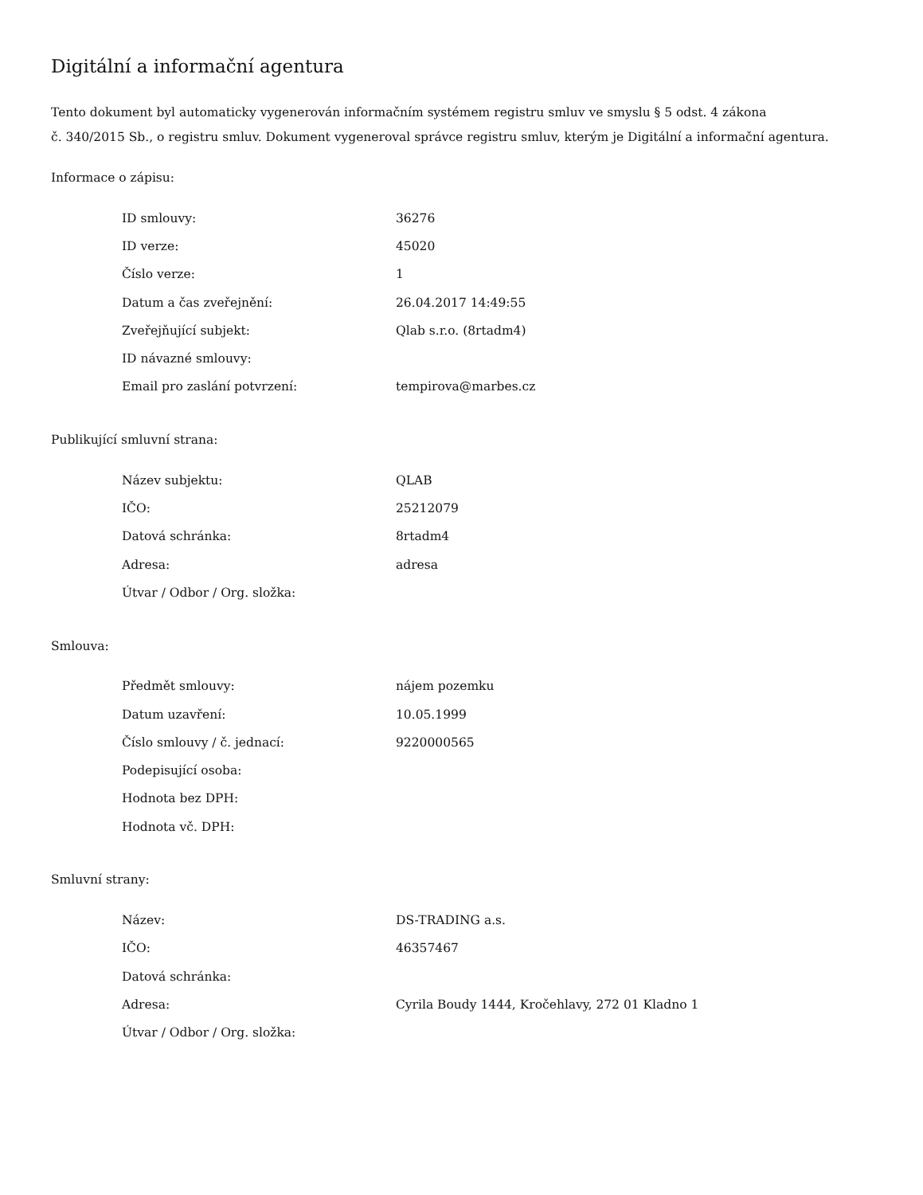Digitální a informační agentura
Tento dokument byl automaticky vygenerován informačním systémem registru smluv ve smyslu § 5 odst. 4 zákona
č. 340/2015 Sb., o registru smluv. Dokument vygeneroval správce registru smluv, kterým je Digitální a informační agentura.
Informace o zápisu:
| ID smlouvy: | 36276 |
| ID verze: | 45020 |
| Číslo verze: | 1 |
| Datum a čas zveřejnění: | 26.04.2017 14:49:55 |
| Zveřejňující subjekt: | Qlab s.r.o. (8rtadm4) |
| ID návazné smlouvy: | |
| Email pro zaslání potvrzení: | tempirova@marbes.cz |
Publikující smluvní strana:
| Název subjektu: | QLAB |
| IČO: | 25212079 |
| Datová schránka: | 8rtadm4 |
| Adresa: | adresa |
| Útvar / Odbor / Org. složka: | |
Smlouva:
| Předmět smlouvy: | nájem pozemku |
| Datum uzavření: | 10.05.1999 |
| Číslo smlouvy / č. jednací: | 9220000565 |
| Podepisující osoba: | |
| Hodnota bez DPH: | |
| Hodnota vč. DPH: | |
Smluvní strany:
| Název: | DS-TRADING a.s. |
| IČO: | 46357467 |
| Datová schránka: | |
| Adresa: | Cyrila Boudy 1444, Kročehlavy, 272 01 Kladno 1 |
| Útvar / Odbor / Org. složka: | |